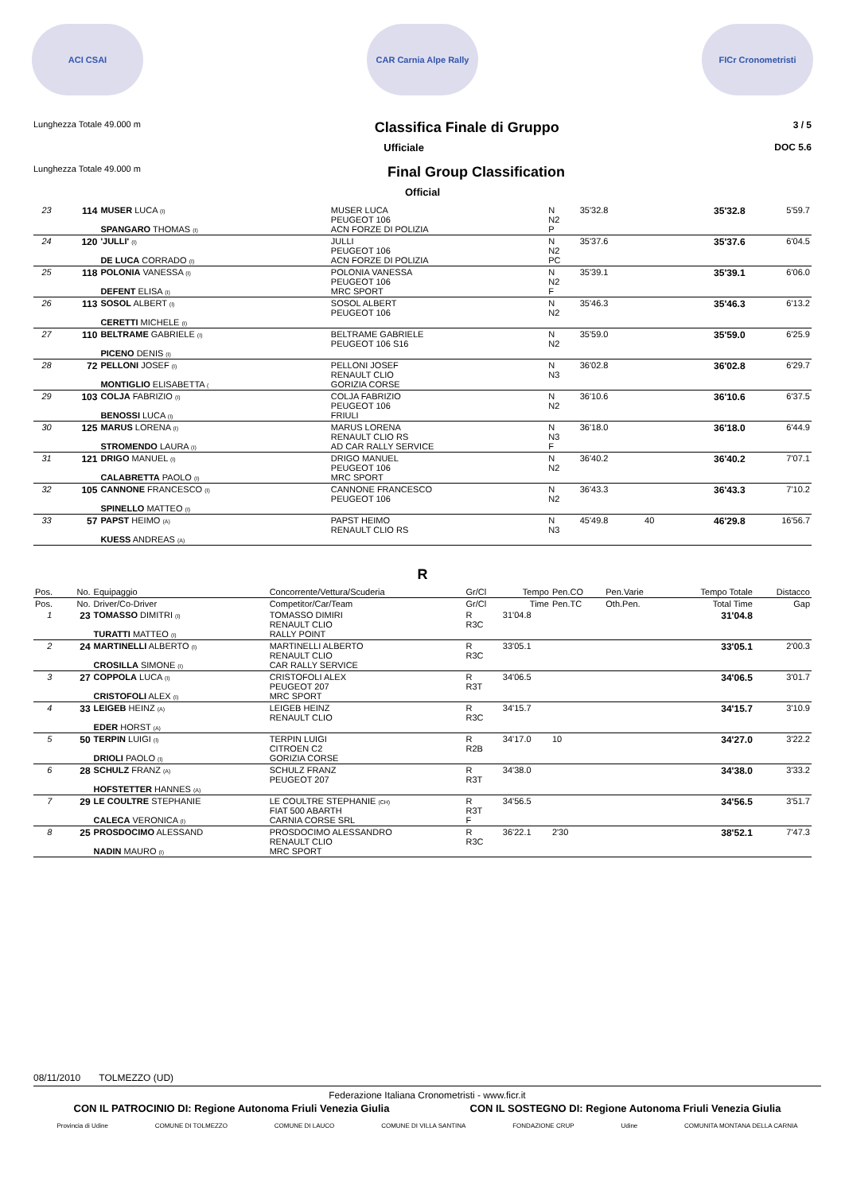ACI CSAI CAR Carnia Alpe Rally FICr Cronometristi
Lunghezza Totale 49.000 m Classifica Finale di Gruppo 3 / 5
Ufficiale DOC 5.6
Lunghezza Totale 49.000 m Final Group Classification
Official
| 23 | 114 | MUSER LUCA (I) SPANGARO THOMAS (I) | MUSER LUCA PEUGEOT 106 ACN FORZE DI POLIZIA | N N2 P | 35'32.8 | | | 35'32.8 | 5'59.7 |
| 24 | 120 | 'JULLI' (I) DE LUCA CORRADO (I) | JULLI PEUGEOT 106 ACN FORZE DI POLIZIA | N N2 PC | 35'37.6 | | | 35'37.6 | 6'04.5 |
| 25 | 118 | POLONIA VANESSA (I) DEFENT ELISA (I) | POLONIA VANESSA PEUGEOT 106 MRC SPORT | N N2 F | 35'39.1 | | | 35'39.1 | 6'06.0 |
| 26 | 113 | SOSOL ALBERT (I) CERETTI MICHELE (I) | SOSOL ALBERT PEUGEOT 106 | N N2 | 35'46.3 | | | 35'46.3 | 6'13.2 |
| 27 | 110 | BELTRAME GABRIELE (I) PICENO DENIS (I) | BELTRAME GABRIELE PEUGEOT 106 S16 | N N2 | 35'59.0 | | | 35'59.0 | 6'25.9 |
| 28 | 72 | PELLONI JOSEF (I) MONTIGLIO ELISABETTA ( | PELLONI JOSEF RENAULT CLIO GORIZIA CORSE | N N3 | 36'02.8 | | | 36'02.8 | 6'29.7 |
| 29 | 103 | COLJA FABRIZIO (I) BENOSSI LUCA (I) | COLJA FABRIZIO PEUGEOT 106 FRIULI | N N2 | 36'10.6 | | | 36'10.6 | 6'37.5 |
| 30 | 125 | MARUS LORENA (I) STROMENDO LAURA (I) | MARUS LORENA RENAULT CLIO RS AD CAR RALLY SERVICE | N N3 F | 36'18.0 | | | 36'18.0 | 6'44.9 |
| 31 | 121 | DRIGO MANUEL (I) CALABRETTA PAOLO (I) | DRIGO MANUEL PEUGEOT 106 MRC SPORT | N N2 | 36'40.2 | | | 36'40.2 | 7'07.1 |
| 32 | 105 | CANNONE FRANCESCO (I) SPINELLO MATTEO (I) | CANNONE FRANCESCO PEUGEOT 106 | N N2 | 36'43.3 | | | 36'43.3 | 7'10.2 |
| 33 | 57 | PAPST HEIMO (A) KUESS ANDREAS (A) | PAPST HEIMO RENAULT CLIO RS | N N3 | 45'49.8 | 40 | | 46'29.8 | 16'56.7 |
R
| Pos. | No. | Equipaggio | Concorrente/Vettura/Scuderia | Gr/Cl | Tempo | Pen.CO | Pen.Varie | Tempo Totale | Distacco |
| --- | --- | --- | --- | --- | --- | --- | --- | --- | --- |
| Pos. | No. | Driver/Co-Driver | Competitor/Car/Team | Gr/Cl | Time | Pen.TC | Oth.Pen. | Total Time | Gap |
| 1 | 23 | TOMASSO DIMITRI (I) TURATTI MATTEO (I) | TOMASSO DIMIRI RENAULT CLIO RALLY POINT | R R3C | 31'04.8 | | | 31'04.8 | |
| 2 | 24 | MARTINELLI ALBERTO (I) CROSILLA SIMONE (I) | MARTINELLI ALBERTO RENAULT CLIO CAR RALLY SERVICE | R R3C | 33'05.1 | | | 33'05.1 | 2'00.3 |
| 3 | 27 | COPPOLA LUCA (I) CRISTOFOLI ALEX (I) | CRISTOFOLI ALEX PEUGEOT 207 MRC SPORT | R R3T | 34'06.5 | | | 34'06.5 | 3'01.7 |
| 4 | 33 | LEIGEB HEINZ (A) EDER HORST (A) | LEIGEB HEINZ RENAULT CLIO | R R3C | 34'15.7 | | | 34'15.7 | 3'10.9 |
| 5 | 50 | TERPIN LUIGI (I) DRIOLI PAOLO (I) | TERPIN LUIGI CITROEN C2 GORIZIA CORSE | R R2B | 34'17.0 | 10 | | 34'27.0 | 3'22.2 |
| 6 | 28 | SCHULZ FRANZ (A) HOFSTETTER HANNES (A) | SCHULZ FRANZ PEUGEOT 207 | R R3T | 34'38.0 | | | 34'38.0 | 3'33.2 |
| 7 | 29 | LE COULTRE STEPHANIE CALECA VERONICA (I) | LE COULTRE STEPHANIE (CH) FIAT 500 ABARTH CARNIA CORSE SRL | R R3T F | 34'56.5 | | | 34'56.5 | 3'51.7 |
| 8 | 25 | PROSDOCIMO ALESSAND NADIN MAURO (I) | PROSDOCIMO ALESSANDRO RENAULT CLIO MRC SPORT | R R3C | 36'22.1 | 2'30 | | 38'52.1 | 7'47.3 |
08/11/2010 TOLMEZZO (UD)
Federazione Italiana Cronometristi - www.ficr.it
CON IL PATROCINIO DI: Regione Autonoma Friuli Venezia Giulia CON IL SOSTEGNO DI: Regione Autonoma Friuli Venezia Giulia
Provincia di Udine COMUNE DI TOLMEZZO COMUNE DI LAUCO COMUNE DI VILLA SANTINA FONDAZIONE CRUP Udine COMUNITA MONTANA DELLA CARNIA